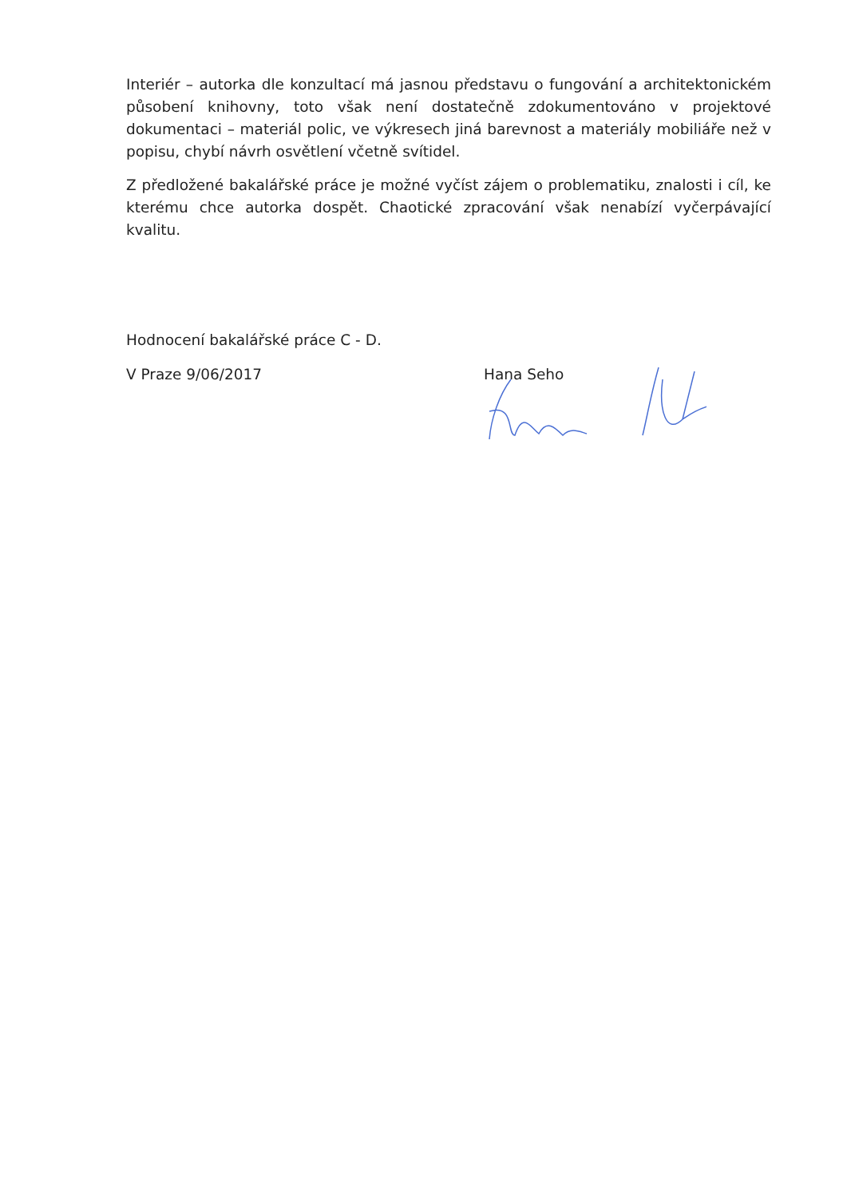Interiér – autorka dle konzultací má jasnou představu o fungování a architektonickém působení knihovny, toto však není dostatečně zdokumentováno v projektové dokumentaci – materiál polic, ve výkresech jiná barevnost a materiály mobiliáře než v popisu, chybí návrh osvětlení včetně svítidel.
Z předložené bakalářské práce je možné vyčíst zájem o problematiku, znalosti i cíl, ke kterému chce autorka dospět. Chaotické zpracování však nenabízí vyčerpávající kvalitu.
Hodnocení bakalářské práce C - D.
V Praze 9/06/2017 Hana Seho